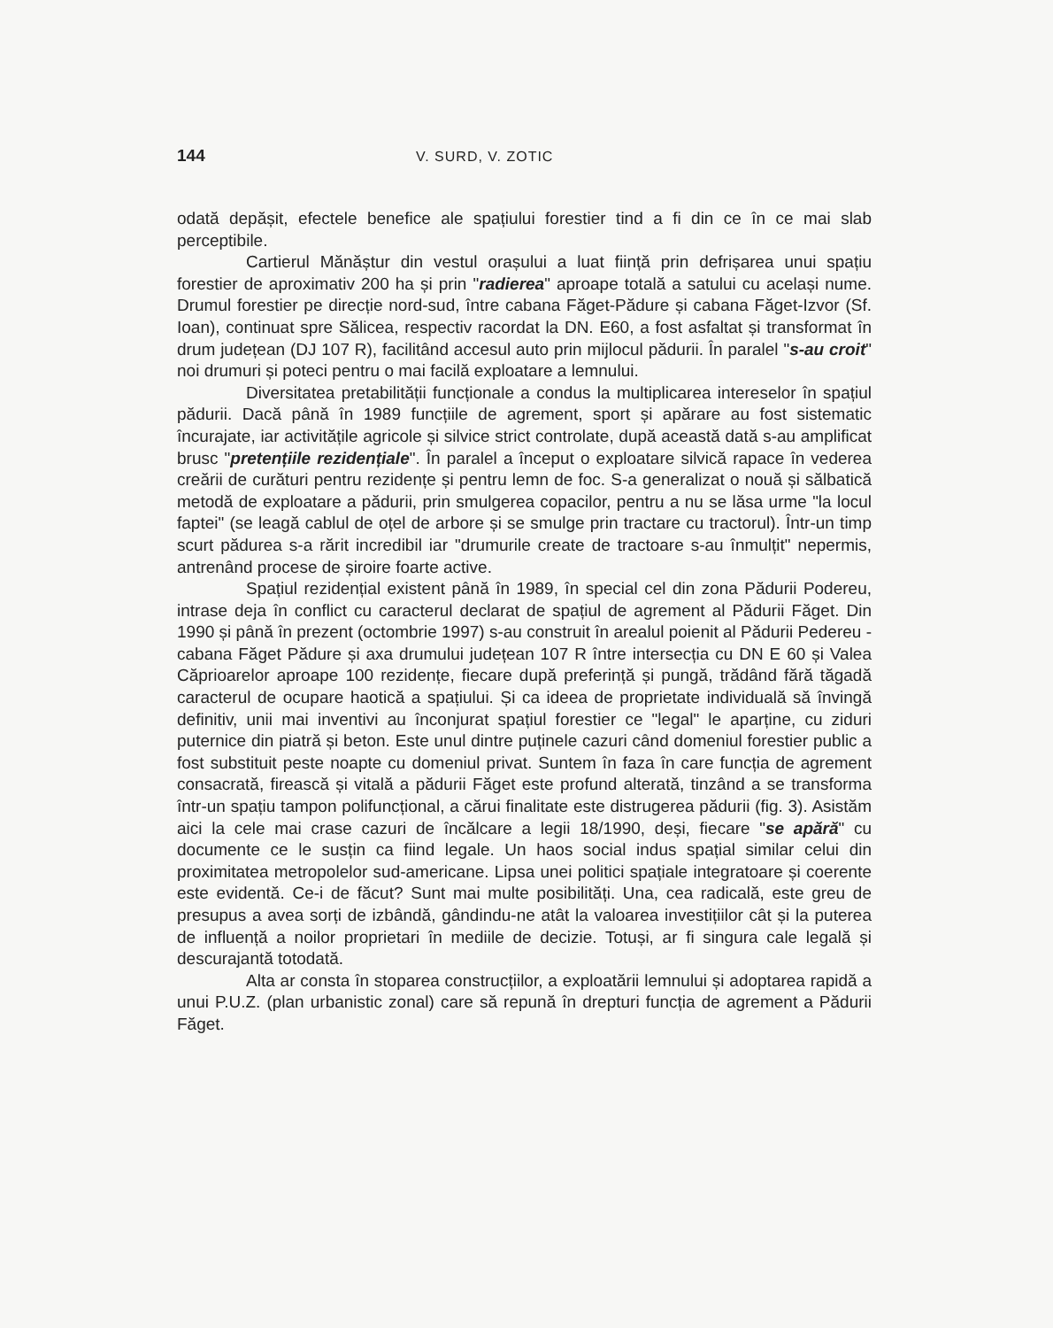144 V. SURD, V. ZOTIC
odată depășit, efectele benefice ale spațiului forestier tind a fi din ce în ce mai slab perceptibile.
Cartierul Mănăștur din vestul orașului a luat ființă prin defrișarea unui spațiu forestier de aproximativ 200 ha și prin "radierea" aproape totală a satului cu același nume. Drumul forestier pe direcție nord-sud, între cabana Făget-Pădure și cabana Făget-Izvor (Sf. Ioan), continuat spre Sălicea, respectiv racordat la DN. E60, a fost asfaltat și transformat în drum județean (DJ 107 R), facilitând accesul auto prin mijlocul pădurii. În paralel "s-au croit" noi drumuri și poteci pentru o mai facilă exploatare a lemnului.
Diversitatea pretabilității funcționale a condus la multiplicarea intereselor în spațiul pădurii. Dacă până în 1989 funcțiile de agrement, sport și apărare au fost sistematic încurajate, iar activitățile agricole și silvice strict controlate, după această dată s-au amplificat brusc "pretențiile rezidențiale". În paralel a început o exploatare silvică rapace în vederea creării de curături pentru rezidențe și pentru lemn de foc. S-a generalizat o nouă și sălbatică metodă de exploatare a pădurii, prin smulgerea copacilor, pentru a nu se lăsa urme "la locul faptei" (se leagă cablul de oțel de arbore și se smulge prin tractare cu tractorul). Într-un timp scurt pădurea s-a rărit incredibil iar "drumurile create de tractoare s-au înmulțit" nepermis, antrenând procese de șiroire foarte active.
Spațiul rezidențial existent până în 1989, în special cel din zona Pădurii Podereu, intrase deja în conflict cu caracterul declarat de spațiul de agrement al Pădurii Făget. Din 1990 și până în prezent (octombrie 1997) s-au construit în arealul poienit al Pădurii Pedereu - cabana Făget Pădure și axa drumului județean 107 R între intersecția cu DN E 60 și Valea Căprioarelor aproape 100 rezidențe, fiecare după preferință și pungă, trădând fără tăgadă caracterul de ocupare haotică a spațiului. Și ca ideea de proprietate individuală să învingă definitiv, unii mai inventivi au înconjurat spațiul forestier ce "legal" le aparține, cu ziduri puternice din piatră și beton. Este unul dintre puținele cazuri când domeniul forestier public a fost substituit peste noapte cu domeniul privat. Suntem în faza în care funcția de agrement consacrată, firească și vitală a pădurii Făget este profund alterată, tinzând a se transforma într-un spațiu tampon polifuncțional, a cărui finalitate este distrugerea pădurii (fig. 3). Asistăm aici la cele mai crase cazuri de încălcare a legii 18/1990, deși, fiecare "se apără" cu documente ce le susțin ca fiind legale. Un haos social indus spațial similar celui din proximitatea metropolelor sud-americane. Lipsa unei politici spațiale integratoare și coerente este evidentă. Ce-i de făcut? Sunt mai multe posibilități. Una, cea radicală, este greu de presupus a avea sorți de izbândă, gândindu-ne atât la valoarea investițiilor cât și la puterea de influență a noilor proprietari în mediile de decizie. Totuși, ar fi singura cale legală și descurajantă totodată.
Alta ar consta în stoparea construcțiilor, a exploatării lemnului și adoptarea rapidă a unui P.U.Z. (plan urbanistic zonal) care să repună în drepturi funcția de agrement a Pădurii Făget.